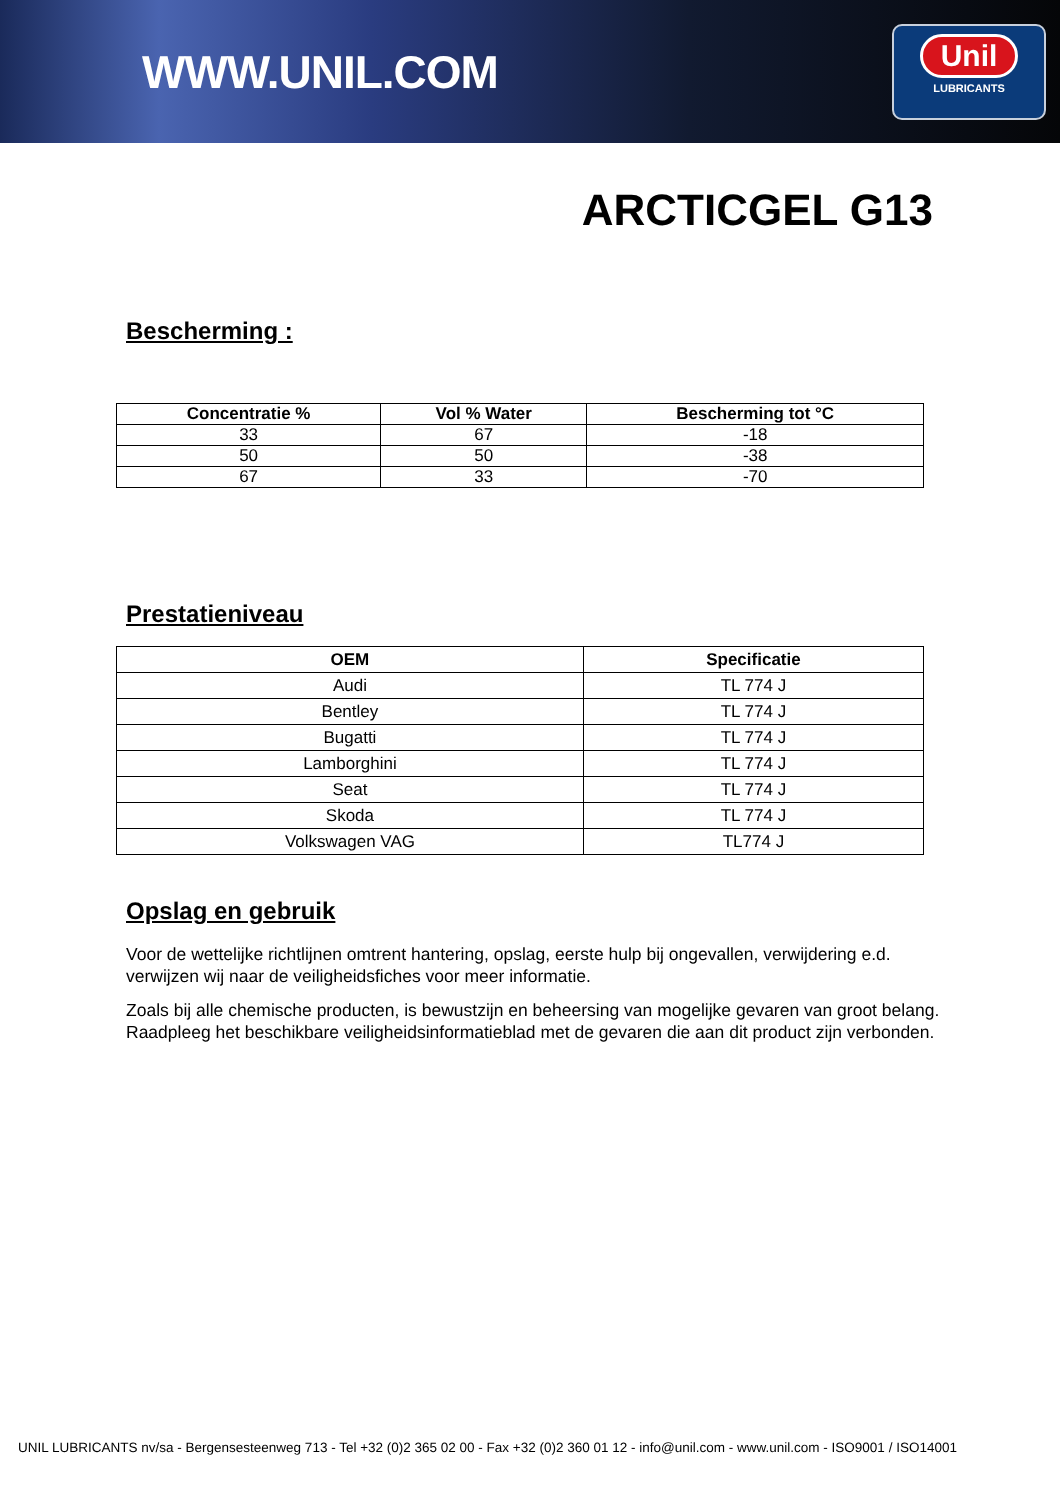WWW.UNIL.COM
Unil
LUBRICANTS
ARCTICGEL G13
Bescherming :
| Concentratie % | Vol % Water | Bescherming tot °C |
| --- | --- | --- |
| 33 | 67 | -18 |
| 50 | 50 | -38 |
| 67 | 33 | -70 |
Prestatieniveau
| OEM | Specificatie |
| --- | --- |
| Audi | TL 774 J |
| Bentley | TL 774 J |
| Bugatti | TL 774 J |
| Lamborghini | TL 774 J |
| Seat | TL 774 J |
| Skoda | TL 774 J |
| Volkswagen VAG | TL774 J |
Opslag en gebruik
Voor de wettelijke richtlijnen omtrent hantering, opslag, eerste hulp bij ongevallen, verwijdering e.d. verwijzen wij naar de veiligheidsfiches voor meer informatie.
Zoals bij alle chemische producten, is bewustzijn en beheersing van mogelijke gevaren van groot belang. Raadpleeg het beschikbare veiligheidsinformatieblad met de gevaren die aan dit product zijn verbonden.
UNIL LUBRICANTS nv/sa - Bergensesteenweg 713 - Tel +32 (0)2 365 02 00 - Fax +32 (0)2 360 01 12 - info@unil.com - www.unil.com - ISO9001 / ISO14001